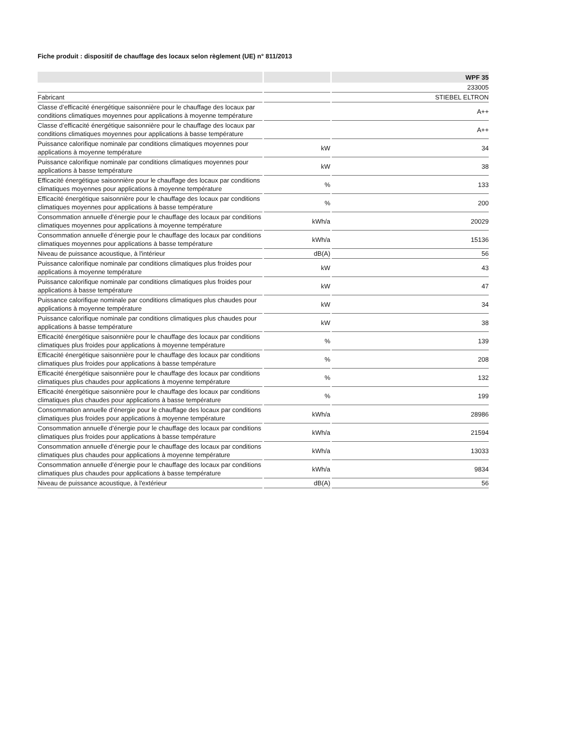Fiche produit : dispositif de chauffage des locaux selon règlement (UE) n° 811/2013
| | | WPF 35 |
| --- | --- | --- |
| | | 233005 |
| Fabricant | | STIEBEL ELTRON |
| Classe d’efficacité énergétique saisonnière pour le chauffage des locaux par conditions climatiques moyennes pour applications à moyenne température | | A++ |
| Classe d’efficacité énergétique saisonnière pour le chauffage des locaux par conditions climatiques moyennes pour applications à basse température | | A++ |
| Puissance calorifique nominale par conditions climatiques moyennes pour applications à moyenne température | kW | 34 |
| Puissance calorifique nominale par conditions climatiques moyennes pour applications à basse température | kW | 38 |
| Efficacité énergétique saisonnière pour le chauffage des locaux par conditions climatiques moyennes pour applications à moyenne température | % | 133 |
| Efficacité énergétique saisonnière pour le chauffage des locaux par conditions climatiques moyennes pour applications à basse température | % | 200 |
| Consommation annuelle d’énergie pour le chauffage des locaux par conditions climatiques moyennes pour applications à moyenne température | kWh/a | 20029 |
| Consommation annuelle d’énergie pour le chauffage des locaux par conditions climatiques moyennes pour applications à basse température | kWh/a | 15136 |
| Niveau de puissance acoustique, à l'intérieur | dB(A) | 56 |
| Puissance calorifique nominale par conditions climatiques plus froides pour applications à moyenne température | kW | 43 |
| Puissance calorifique nominale par conditions climatiques plus froides pour applications à basse température | kW | 47 |
| Puissance calorifique nominale par conditions climatiques plus chaudes pour applications à moyenne température | kW | 34 |
| Puissance calorifique nominale par conditions climatiques plus chaudes pour applications à basse température | kW | 38 |
| Efficacité énergétique saisonnière pour le chauffage des locaux par conditions climatiques plus froides pour applications à moyenne température | % | 139 |
| Efficacité énergétique saisonnière pour le chauffage des locaux par conditions climatiques plus froides pour applications à basse température | % | 208 |
| Efficacité énergétique saisonnière pour le chauffage des locaux par conditions climatiques plus chaudes pour applications à moyenne température | % | 132 |
| Efficacité énergétique saisonnière pour le chauffage des locaux par conditions climatiques plus chaudes pour applications à basse température | % | 199 |
| Consommation annuelle d’énergie pour le chauffage des locaux par conditions climatiques plus froides pour applications à moyenne température | kWh/a | 28986 |
| Consommation annuelle d’énergie pour le chauffage des locaux par conditions climatiques plus froides pour applications à basse température | kWh/a | 21594 |
| Consommation annuelle d’énergie pour le chauffage des locaux par conditions climatiques plus chaudes pour applications à moyenne température | kWh/a | 13033 |
| Consommation annuelle d’énergie pour le chauffage des locaux par conditions climatiques plus chaudes pour applications à basse température | kWh/a | 9834 |
| Niveau de puissance acoustique, à l'extérieur | dB(A) | 56 |